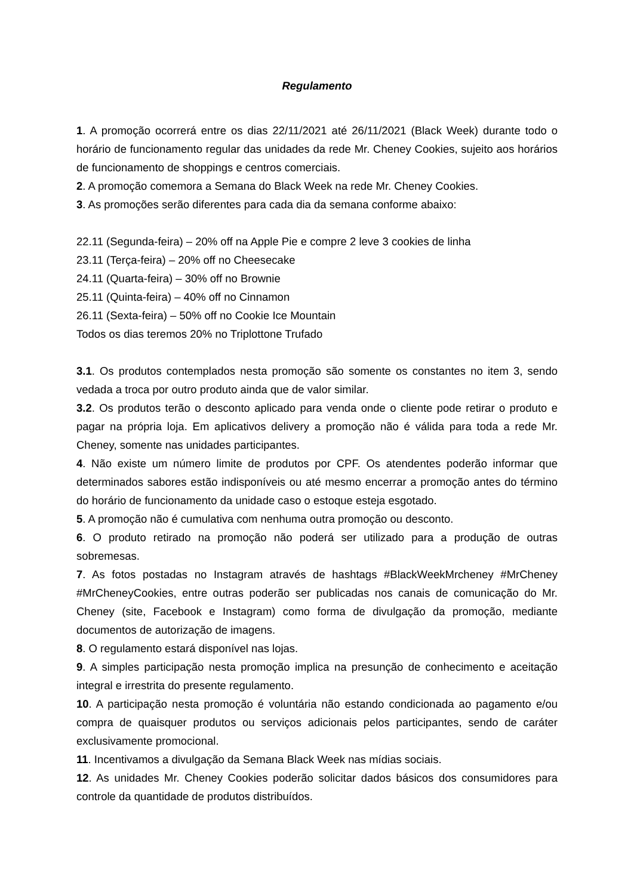Regulamento
1. A promoção ocorrerá entre os dias 22/11/2021 até 26/11/2021 (Black Week) durante todo o horário de funcionamento regular das unidades da rede Mr. Cheney Cookies, sujeito aos horários de funcionamento de shoppings e centros comerciais.
2. A promoção comemora a Semana do Black Week na rede Mr. Cheney Cookies.
3. As promoções serão diferentes para cada dia da semana conforme abaixo:
22.11 (Segunda-feira) – 20% off na Apple Pie e compre 2 leve 3 cookies de linha
23.11 (Terça-feira) – 20% off no Cheesecake
24.11 (Quarta-feira) – 30% off no Brownie
25.11 (Quinta-feira) – 40% off no Cinnamon
26.11 (Sexta-feira) – 50% off no Cookie Ice Mountain
Todos os dias teremos 20% no Triplottone Trufado
3.1. Os produtos contemplados nesta promoção são somente os constantes no item 3, sendo vedada a troca por outro produto ainda que de valor similar.
3.2. Os produtos terão o desconto aplicado para venda onde o cliente pode retirar o produto e pagar na própria loja. Em aplicativos delivery a promoção não é válida para toda a rede Mr. Cheney, somente nas unidades participantes.
4. Não existe um número limite de produtos por CPF. Os atendentes poderão informar que determinados sabores estão indisponíveis ou até mesmo encerrar a promoção antes do término do horário de funcionamento da unidade caso o estoque esteja esgotado.
5. A promoção não é cumulativa com nenhuma outra promoção ou desconto.
6. O produto retirado na promoção não poderá ser utilizado para a produção de outras sobremesas.
7. As fotos postadas no Instagram através de hashtags #BlackWeekMrcheney #MrCheney #MrCheneyCookies, entre outras poderão ser publicadas nos canais de comunicação do Mr. Cheney (site, Facebook e Instagram) como forma de divulgação da promoção, mediante documentos de autorização de imagens.
8. O regulamento estará disponível nas lojas.
9. A simples participação nesta promoção implica na presunção de conhecimento e aceitação integral e irrestrita do presente regulamento.
10. A participação nesta promoção é voluntária não estando condicionada ao pagamento e/ou compra de quaisquer produtos ou serviços adicionais pelos participantes, sendo de caráter exclusivamente promocional.
11. Incentivamos a divulgação da Semana Black Week nas mídias sociais.
12. As unidades Mr. Cheney Cookies poderão solicitar dados básicos dos consumidores para controle da quantidade de produtos distribuídos.